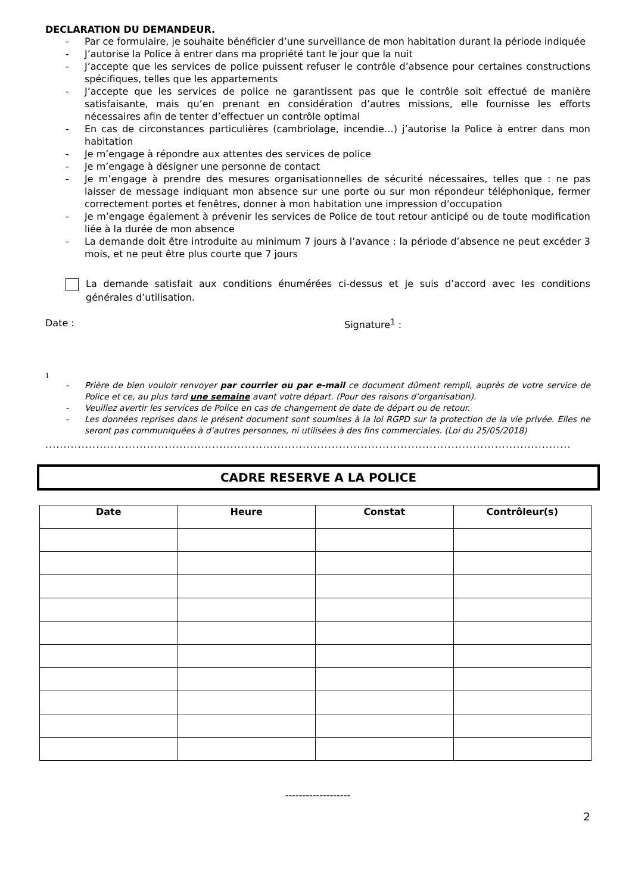DECLARATION DU DEMANDEUR.
- Par ce formulaire, je souhaite bénéficier d’une surveillance de mon habitation durant la période indiquée
- J’autorise la Police à entrer dans ma propriété tant le jour que la nuit
- J’accepte que les services de police puissent refuser le contrôle d’absence pour certaines constructions spécifiques, telles que les appartements
- J’accepte que les services de police ne garantissent pas que le contrôle soit effectué de manière satisfaisante, mais qu’en prenant en considération d’autres missions, elle fournisse les efforts nécessaires afin de tenter d’effectuer un contrôle optimal
- En cas de circonstances particulières (cambriolage, incendie…) j’autorise la Police à entrer dans mon habitation
- Je m’engage à répondre aux attentes des services de police
- Je m’engage à désigner une personne de contact
- Je m’engage à prendre des mesures organisationnelles de sécurité nécessaires, telles que : ne pas laisser de message indiquant mon absence sur une porte ou sur mon répondeur téléphonique, fermer correctement portes et fenêtres, donner à mon habitation une impression d’occupation
- Je m’engage également à prévenir les services de Police de tout retour anticipé ou de toute modification liée à la durée de mon absence
- La demande doit être introduite au minimum 7 jours à l’avance : la période d’absence ne peut excéder 3 mois, et ne peut être plus courte que 7 jours
La demande satisfait aux conditions énumérées ci-dessus et je suis d’accord avec les conditions générales d’utilisation.
Date : Signature<sup>1</sup> :
1
- Prière de bien vouloir renvoyer par courrier ou par e-mail ce document dûment rempli, auprès de votre service de Police et ce, au plus tard une semaine avant votre départ. (Pour des raisons d’organisation).
- Veuillez avertir les services de Police en cas de changement de date de départ ou de retour.
- Les données reprises dans le présent document sont soumises à la loi RGPD sur la protection de la vie privée. Elles ne seront pas communiquées à d’autres personnes, ni utilisées à des fins commerciales. (Loi du 25/05/2018)
.................................................................................................................................................
CADRE RESERVE A LA POLICE
| Date | Heure | Constat | Contrôleur(s) |
| --- | --- | --- | --- |
-------------------
2